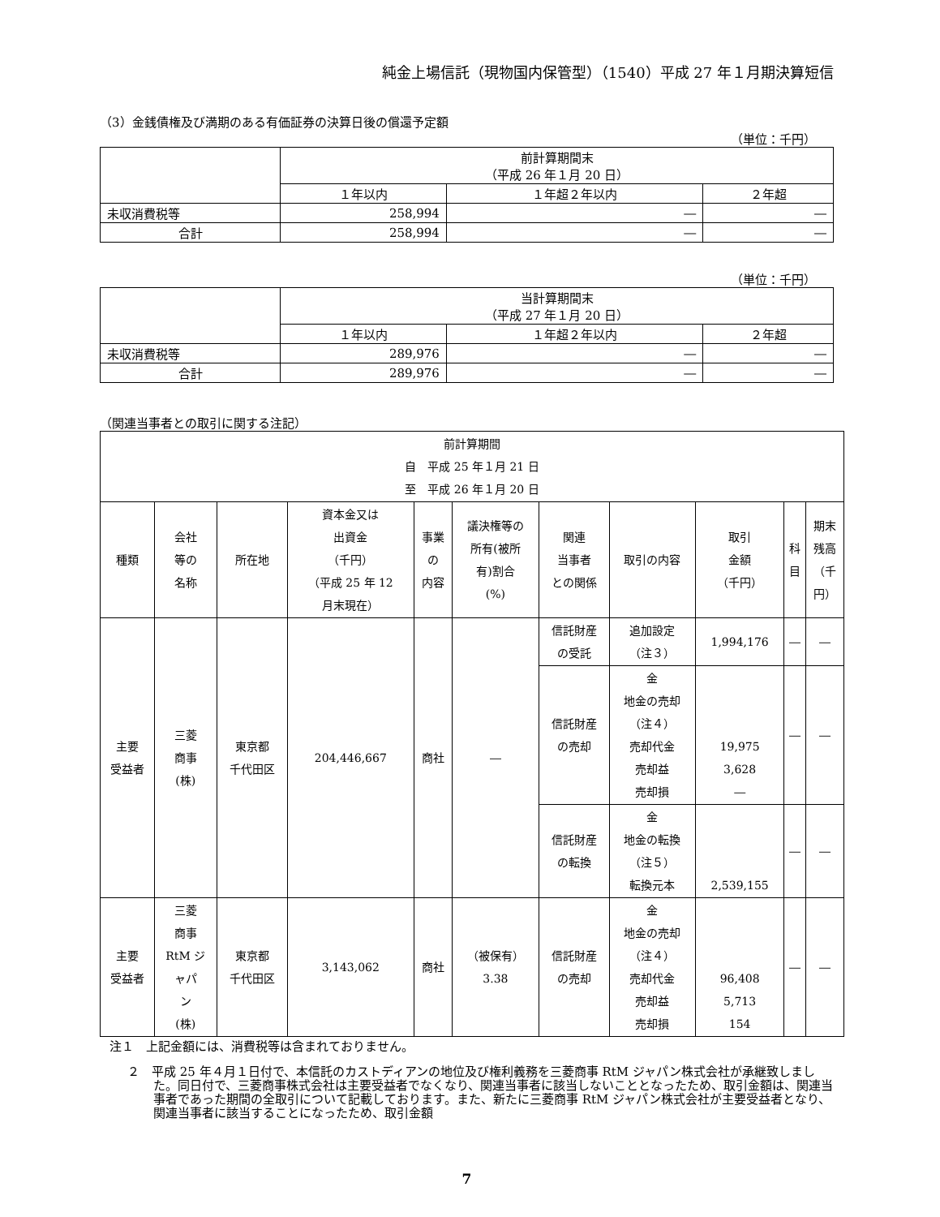純金上場信託（現物国内保管型）（1540）平成 27 年１月期決算短信
（3）金銭債権及び満期のある有価証券の決算日後の償還予定額
（単位：千円）
| | 前計算期間末 （平成 26 年１月 20 日） | | |
| --- | --- | --- | --- |
| | １年以内 | １年超２年以内 | ２年超 |
| 未収消費税等 | 258,994 | ― | ― |
| 合計 | 258,994 | ― | ― |
（単位：千円）
| | 当計算期間末 （平成 27 年１月 20 日） | | |
| --- | --- | --- | --- |
| | １年以内 | １年超２年以内 | ２年超 |
| 未収消費税等 | 289,976 | ― | ― |
| 合計 | 289,976 | ― | ― |
（関連当事者との取引に関する注記）
| 前計算期間 自 平成 25 年１月 21 日 至 平成 26 年１月 20 日 | | | | | | | | | | |
| --- | --- | --- | --- | --- | --- | --- | --- | --- | --- | --- |
| 種類 | 会社 等の 名称 | 所在地 | 資本金又は 出資金 （千円） （平成 25 年 12 月末現在） | 事業 の 内容 | 議決権等の 所有(被所 有)割合 (%) | 関連 当事者 との関係 | 取引の内容 | 取引 金額 （千円） | 科 目 | 期末 残高 （千 円） |
| 主要 受益者 | 三菱 商事 (株) | 東京都 千代田区 | 204,446,667 | 商社 | ― | 信託財産 の受託 | 追加設定 （注３） | 1,994,176 | ― | ― |
| | | | | | | 信託財産 の売却 | 金 地金の売却 （注４） 売却代金 売却益 売却損 | 19,975 3,628 ― | ― | ― |
| | | | | | | 信託財産 の転換 | 金 地金の転換 （注５） 転換元本 | 2,539,155 | ― | ― |
| 主要 受益者 | 三菱 商事 RtM ジ ャパ ン (株) | 東京都 千代田区 | 3,143,062 | 商社 | （被保有） 3.38 | 信託財産 の売却 | 金 地金の売却 （注４） 売却代金 売却益 売却損 | 96,408 5,713 154 | ― | ― |
注１　上記金額には、消費税等は含まれておりません。
２　平成 25 年４月１日付で、本信託のカストディアンの地位及び権利義務を三菱商事 RtM ジャパン株式会社が承継致しました。同日付で、三菱商事株式会社は主要受益者でなくなり、関連当事者に該当しないこととなったため、取引金額は、関連当事者であった期間の全取引について記載しております。また、新たに三菱商事 RtM ジャパン株式会社が主要受益者となり、関連当事者に該当することになったため、取引金額
7